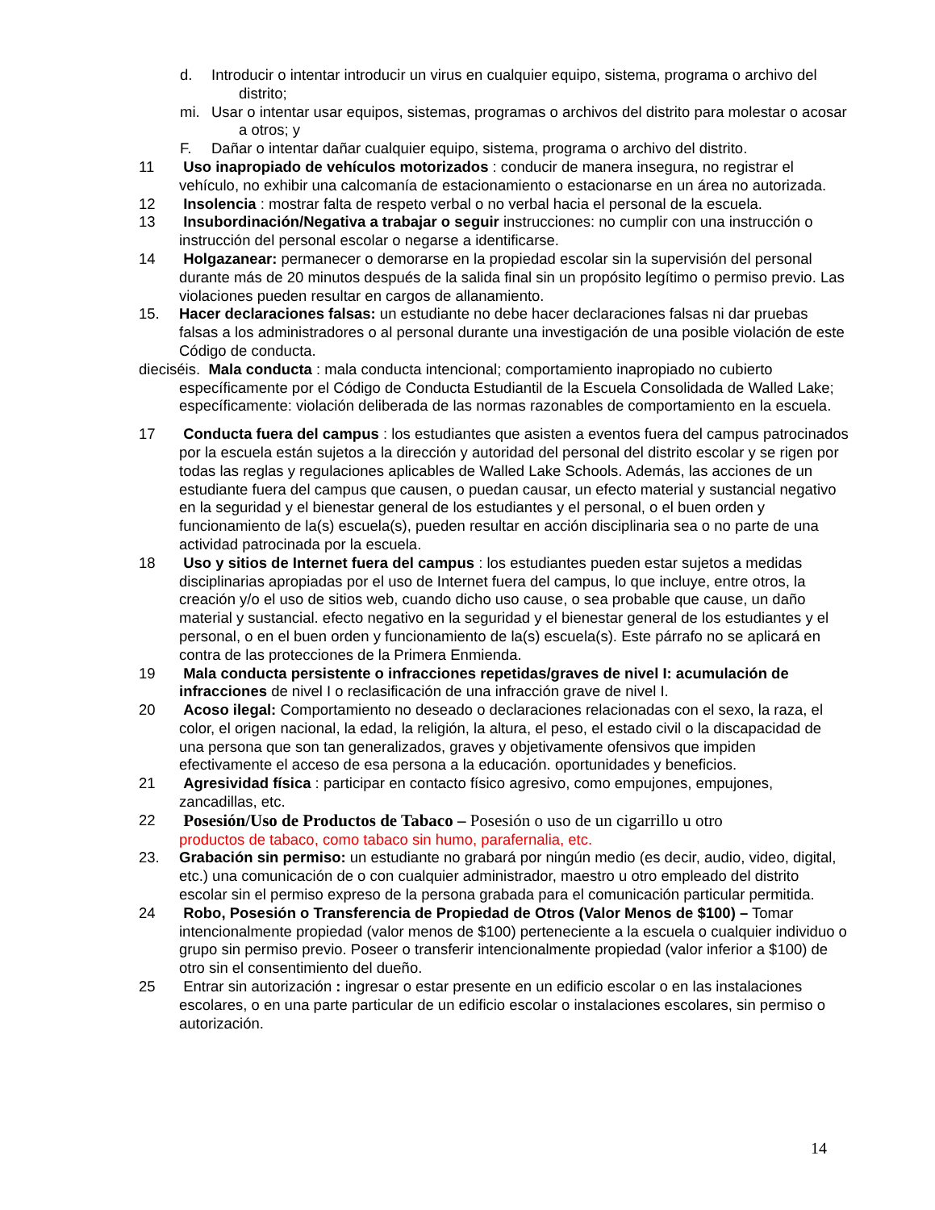d. Introducir o intentar introducir un virus en cualquier equipo, sistema, programa o archivo del distrito;
mi. Usar o intentar usar equipos, sistemas, programas o archivos del distrito para molestar o acosar a otros; y
F. Dañar o intentar dañar cualquier equipo, sistema, programa o archivo del distrito.
11 Uso inapropiado de vehículos motorizados : conducir de manera insegura, no registrar el vehículo, no exhibir una calcomanía de estacionamiento o estacionarse en un área no autorizada.
12 Insolencia : mostrar falta de respeto verbal o no verbal hacia el personal de la escuela.
13 Insubordinación/Negativa a trabajar o seguir instrucciones: no cumplir con una instrucción o instrucción del personal escolar o negarse a identificarse.
14 Holgazanear: permanecer o demorarse en la propiedad escolar sin la supervisión del personal durante más de 20 minutos después de la salida final sin un propósito legítimo o permiso previo. Las violaciones pueden resultar en cargos de allanamiento.
15. Hacer declaraciones falsas: un estudiante no debe hacer declaraciones falsas ni dar pruebas falsas a los administradores o al personal durante una investigación de una posible violación de este Código de conducta.
dieciséis. Mala conducta : mala conducta intencional; comportamiento inapropiado no cubierto específicamente por el Código de Conducta Estudiantil de la Escuela Consolidada de Walled Lake; específicamente: violación deliberada de las normas razonables de comportamiento en la escuela.
17 Conducta fuera del campus : los estudiantes que asisten a eventos fuera del campus patrocinados por la escuela están sujetos a la dirección y autoridad del personal del distrito escolar y se rigen por todas las reglas y regulaciones aplicables de Walled Lake Schools. Además, las acciones de un estudiante fuera del campus que causen, o puedan causar, un efecto material y sustancial negativo en la seguridad y el bienestar general de los estudiantes y el personal, o el buen orden y funcionamiento de la(s) escuela(s), pueden resultar en acción disciplinaria sea o no parte de una actividad patrocinada por la escuela.
18 Uso y sitios de Internet fuera del campus : los estudiantes pueden estar sujetos a medidas disciplinarias apropiadas por el uso de Internet fuera del campus, lo que incluye, entre otros, la creación y/o el uso de sitios web, cuando dicho uso cause, o sea probable que cause, un daño material y sustancial. efecto negativo en la seguridad y el bienestar general de los estudiantes y el personal, o en el buen orden y funcionamiento de la(s) escuela(s). Este párrafo no se aplicará en contra de las protecciones de la Primera Enmienda.
19 Mala conducta persistente o infracciones repetidas/graves de nivel I: acumulación de infracciones de nivel I o reclasificación de una infracción grave de nivel I.
20 Acoso ilegal: Comportamiento no deseado o declaraciones relacionadas con el sexo, la raza, el color, el origen nacional, la edad, la religión, la altura, el peso, el estado civil o la discapacidad de una persona que son tan generalizados, graves y objetivamente ofensivos que impiden efectivamente el acceso de esa persona a la educación. oportunidades y beneficios.
21 Agresividad física : participar en contacto físico agresivo, como empujones, empujones, zancadillas, etc.
22 Posesión/Uso de Productos de Tabaco – Posesión o uso de un cigarrillo u otro
productos de tabaco, como tabaco sin humo, parafernalia, etc.
23. Grabación sin permiso: un estudiante no grabará por ningún medio (es decir, audio, video, digital, etc.) una comunicación de o con cualquier administrador, maestro u otro empleado del distrito escolar sin el permiso expreso de la persona grabada para el comunicación particular permitida.
24 Robo, Posesión o Transferencia de Propiedad de Otros (Valor Menos de $100) – Tomar intencionalmente propiedad (valor menos de $100) perteneciente a la escuela o cualquier individuo o grupo sin permiso previo. Poseer o transferir intencionalmente propiedad (valor inferior a $100) de otro sin el consentimiento del dueño.
25 Entrar sin autorización : ingresar o estar presente en un edificio escolar o en las instalaciones escolares, o en una parte particular de un edificio escolar o instalaciones escolares, sin permiso o autorización.
14